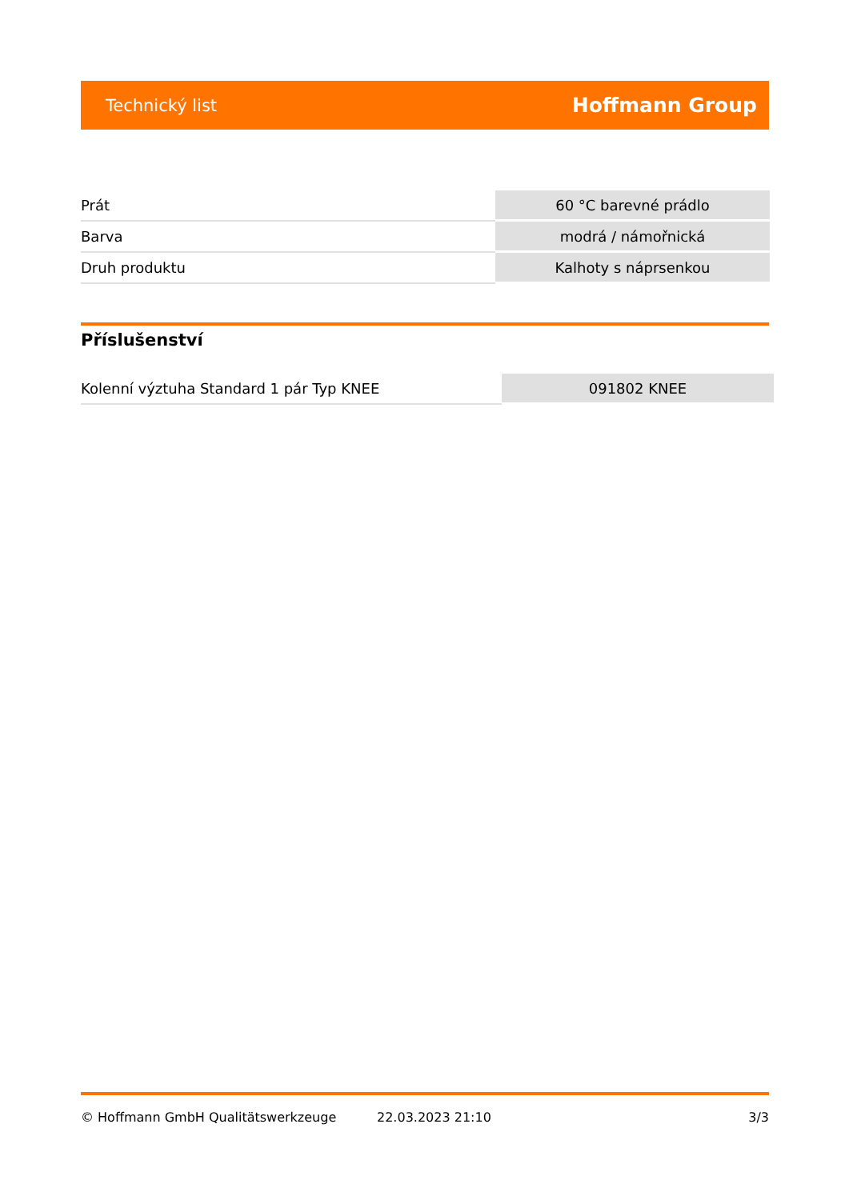Technický list Hoffmann Group
| Prát | 60 °C barevné prádlo |
| Barva | modrá / námořnická |
| Druh produktu | Kalhoty s náprsenkou |
Příslušenství
| Kolenní výztuha Standard 1 pár Typ KNEE | 091802 KNEE |
© Hoffmann GmbH Qualitätswerkzeuge 22.03.2023 21:10 3/3